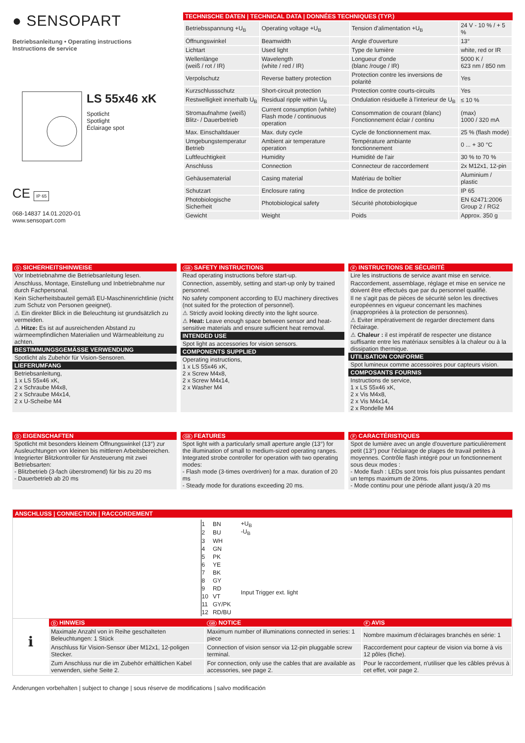● SENSOPART
Betriebsanleitung • Operating instructions
Instructions de service
LS 55x46 xK
Spotlicht
Spotlight
Éclairage spot
CE IP 65
068-14837 14.01.2020-01
www.sensopart.com
TECHNISCHE DATEN | TECHNICAL DATA | DONNÉES TECHNIQUES (TYP.)
| Betriebsspannung +U<sub>B</sub> | Operating voltage +U<sub>B</sub> | Tension d'alimentation +U<sub>B</sub> | 24 V - 10 % / + 5 % |
| Öffnungswinkel | Beamwidth | Angle d'ouverture | 13° |
| Lichtart | Used light | Type de lumière | white, red or IR |
| Wellenlänge (weiß / rot / IR) | Wavelength (white / red / IR) | Longueur d'onde (blanc /rouge / IR) | 5000 K / 623 nm / 850 nm |
| Verpolschutz | Reverse battery protection | Protection contre les inversions de polarité | Yes |
| Kurzschlussschutz | Short-circuit protection | Protection contre courts-circuits | Yes |
| Restwelligkeit innerhalb U<sub>B</sub> | Residual ripple within U<sub>B</sub> | Ondulation résiduelle à l'interieur de U<sub>B</sub> | ≤ 10 % |
| Stromaufnahme (weiß) Blitz- / Dauerbetrieb | Current consumption (white) Flash mode / continuous operation | Consommation de courant (blanc) Fonctionnement éclair / continu | (max) 1000 / 320 mA |
| Max. Einschaltdauer | Max. duty cycle | Cycle de fonctionnement max. | 25 % (flash mode) |
| Umgebungstemperatur Betrieb | Ambient air temperature operation | Température ambiante fonctionnement | 0 ... + 30 °C |
| Luftfeuchtigkeit | Humidity | Humidité de l'air | 30 % to 70 % |
| Anschluss | Connection | Connecteur de raccordement | 2x M12x1, 12-pin |
| Gehäusematerial | Casing material | Matériau de boîtier | Aluminium / plastic |
| Schutzart | Enclosure rating | Indice de protection | IP 65 |
| Photobiologische Sicherheit | Photobiological safety | Sécurité photobiologique | EN 62471:2006 Group 2 / RG2 |
| Gewicht | Weight | Poids | Approx. 350 g |
D SICHERHEITSHINWEISE
Vor Inbetriebnahme die Betriebsanleitung lesen.
Anschluss, Montage, Einstellung und Inbetriebnahme nur durch Fachpersonal.
Kein Sicherheitsbauteil gemäß EU-Maschinenrichtlinie (nicht zum Schutz von Personen geeignet).
⚠ Ein direkter Blick in die Beleuchtung ist grundsätzlich zu vermeiden.
⚠ Hitze: Es ist auf ausreichenden Abstand zu wärmeempfindlichen Materialien und Wärmeableitung zu achten.
BESTIMMUNGSGEMÄSSE VERWENDUNG
Spotlicht als Zubehör für Vision-Sensoren.
LIEFERUMFANG
Betriebsanleitung,
1 x LS 55x46 xK,
2 x Schraube M4x8,
2 x Schraube M4x14,
2 x U-Scheibe M4
GB SAFETY INSTRUCTIONS
Read operating instructions before start-up.
Connection, assembly, setting and start-up only by trained personnel.
No safety component according to EU machinery directives (not suited for the protection of personnel).
⚠ Strictly avoid looking directly into the light source.
⚠ Heat: Leave enough space between sensor and heat-sensitive materials and ensure sufficient heat removal.
INTENDED USE
Spot light as accessories for vision sensors.
COMPONENTS SUPPLIED
Operating instructions,
1 x LS 55x46 xK,
2 x Screw M4x8,
2 x Screw M4x14,
2 x Washer M4
F INSTRUCTIONS DE SÉCURITÉ
Lire les instructions de service avant mise en service.
Raccordement, assemblage, réglage et mise en service ne doivent être effectués que par du personnel qualifié.
Il ne s'agit pas de pièces de sécurité selon les directives européennes en vigueur concernant les machines (inappropriées à la protection de personnes).
⚠ Eviter impérativement de regarder directement dans l'éclairage.
⚠ Chaleur : il est impératif de respecter une distance suffisante entre les matériaux sensibles à la chaleur ou à la dissipation thermique.
UTILISATION CONFORME
Spot lumineux comme accessoires pour capteurs vision.
COMPOSANTS FOURNIS
Instructions de service,
1 x LS 55x46 xK,
2 x Vis M4x8,
2 x Vis M4x14,
2 x Rondelle M4
D EIGENSCHAFTEN
Spotlicht mit besonders kleinem Öffnungswinkel (13°) zur Ausleuchtungen von kleinen bis mittleren Arbeitsbereichen. Integrierter Blitzkontroller für Ansteuerung mit zwei Betriebsarten:
- Blitzbetrieb (3-fach überstromend) für bis zu 20 ms
- Dauerbetrieb ab 20 ms
GB FEATURES
Spot light with a particularly small aperture angle (13°) for the illumination of small to medium-sized operating ranges. Integrated strobe controller for operation with two operating modes:
- Flash mode (3-times overdriven) for a max. duration of 20 ms
- Steady mode for durations exceeding 20 ms.
F CARACTÉRISTIQUES
Spot de lumière avec un angle d'ouverture particulièrement petit (13°) pour l'éclairage de plages de travail petites à moyennes. Contrôle flash intégré pour un fonctionnement sous deux modes :
- Mode flash : LEDs sont trois fois plus puissantes pendant un temps maximum de 20ms.
- Mode continu pour une période allant jusqu'à 20 ms
ANSCHLUSS | CONNECTION | RACCORDEMENT
| 1 | BN | +U<sub>B</sub> -U<sub>B</sub> |
| 2 | BU | |
| 3 | WH | |
| 4 | GN | |
| 5 | PK | |
| 6 | YE | |
| 7 | BK | |
| 8 | GY | |
| 9 | RD | Input Trigger ext. light |
| 10 | VT | |
| 11 | GY/PK | |
| 12 | RD/BU | |
ℹ
| D HINWEIS | GB NOTICE | F AVIS |
| --- | --- | --- |
| Maximale Anzahl von in Reihe geschalteten Beleuchtungen: 1 Stück | Maximum number of illuminations connected in series: 1 piece | Nombre maximum d'éclairages branchés en série: 1 |
| Anschluss für Vision-Sensor über M12x1, 12-poligen Stecker. | Connection of vision sensor via 12-pin pluggable screw terminal. | Raccordement pour capteur de vision via borne à vis 12 pôles (fiche). |
| Zum Anschluss nur die im Zubehör erhältlichen Kabel verwenden, siehe Seite 2. | For connection, only use the cables that are available as accessories, see page 2. | Pour le raccordement, n'utiliser que les câbles prévus à cet effet, voir page 2. |
Änderungen vorbehalten | subject to change | sous réserve de modifications | salvo modificación